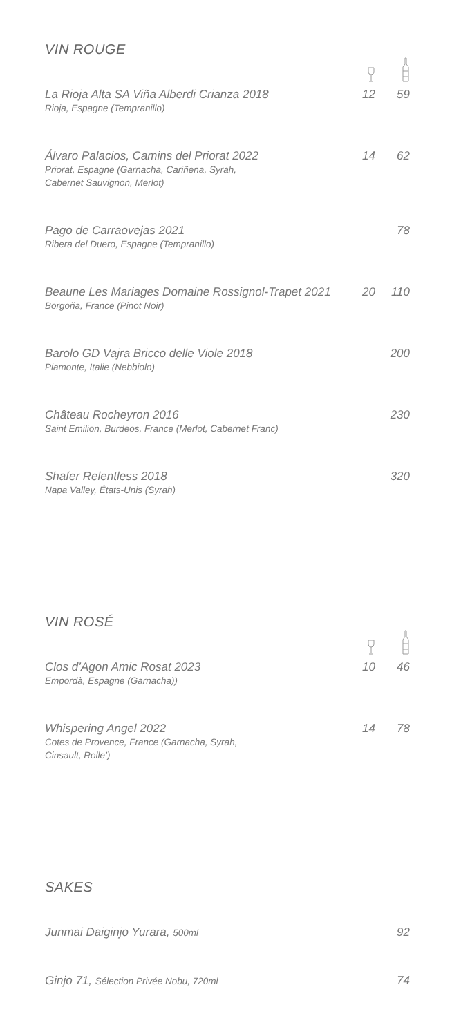VIN ROUGE
| La Rioja Alta SA Viña Alberdi Crianza 2018 Rioja, Espagne (Tempranillo) | 12 | 59 |
| Álvaro Palacios, Camins del Priorat 2022 Priorat, Espagne (Garnacha, Cariñena, Syrah, Cabernet Sauvignon, Merlot) | 14 | 62 |
| Pago de Carraovejas 2021 Ribera del Duero, Espagne (Tempranillo) | | 78 |
| Beaune Les Mariages Domaine Rossignol-Trapet 2021 Borgoña, France (Pinot Noir) | 20 | 110 |
| Barolo GD Vajra Bricco delle Viole 2018 Piamonte, Italie (Nebbiolo) | | 200 |
| Château Rocheyron 2016 Saint Emilion, Burdeos, France (Merlot, Cabernet Franc) | | 230 |
| Shafer Relentless 2018 Napa Valley, États-Unis (Syrah) | | 320 |
VIN ROSÉ
| Clos d’Agon Amic Rosat 2023 Empordà, Espagne (Garnacha)) | 10 | 46 |
| Whispering Angel 2022 Cotes de Provence, France (Garnacha, Syrah, Cinsault, Rolle’) | 14 | 78 |
SAKES
| Junmai Daiginjo Yurara, 500ml | 92 |
| Ginjo 71, Sélection Privée Nobu, 720ml | 74 |